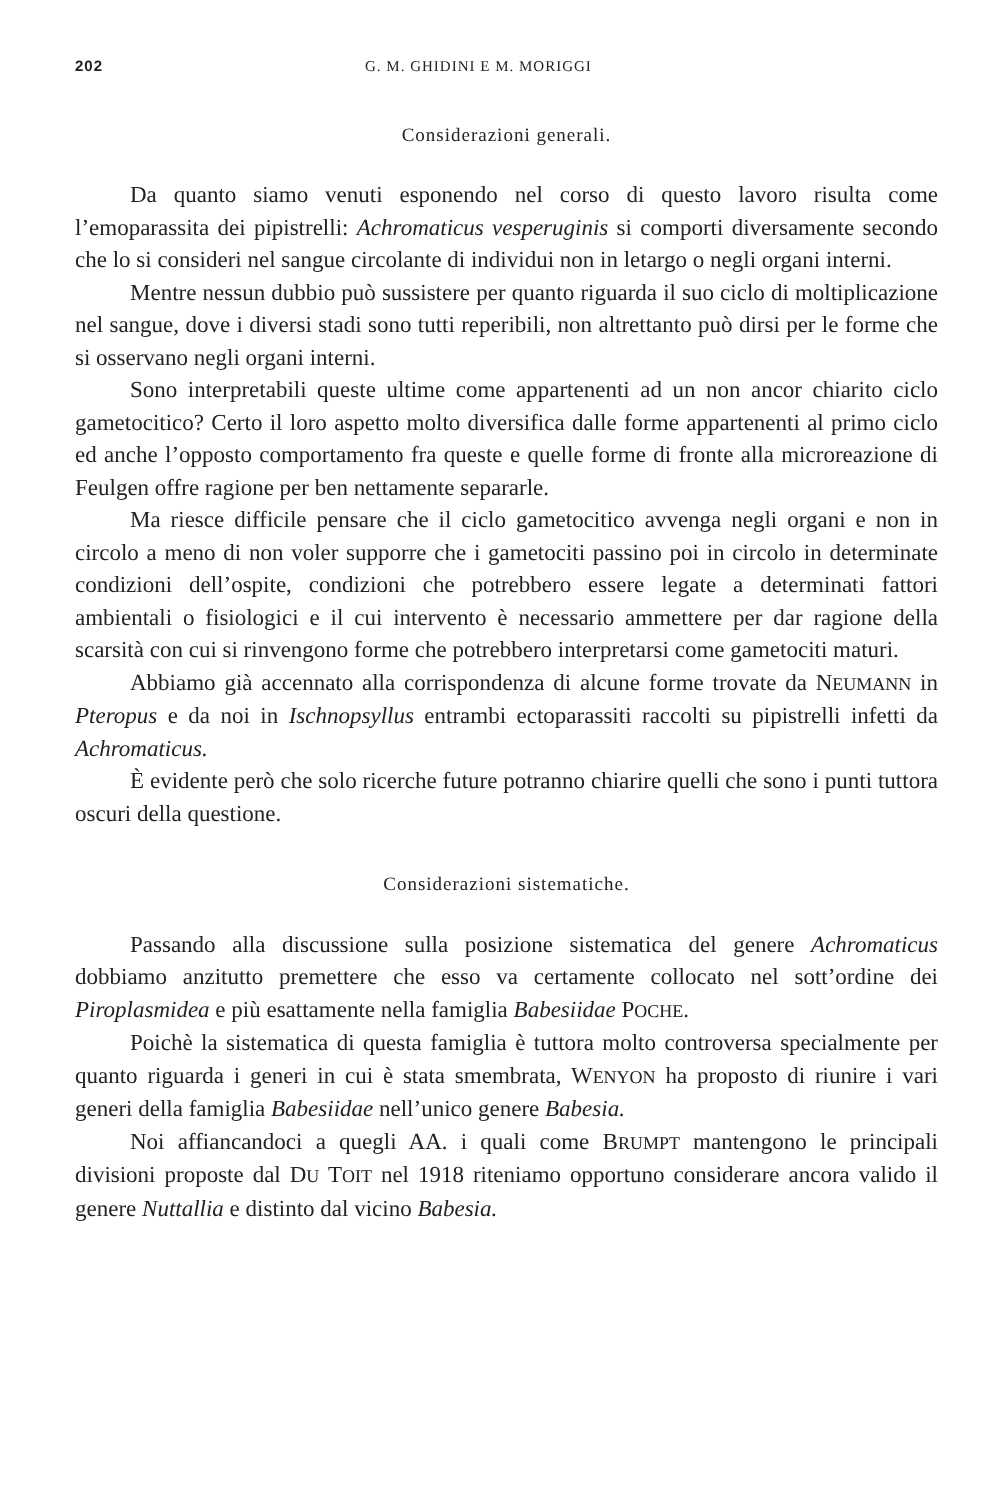202 G. M. GHIDINI E M. MORIGGI
Considerazioni generali.
Da quanto siamo venuti esponendo nel corso di questo lavoro risulta come l’emoparassita dei pipistrelli: Achromaticus vesperuginis si comporti diversamente secondo che lo si consideri nel sangue circolante di individui non in letargo o negli organi interni.
Mentre nessun dubbio può sussistere per quanto riguarda il suo ciclo di moltiplicazione nel sangue, dove i diversi stadi sono tutti reperibili, non altrettanto può dirsi per le forme che si osservano negli organi interni.
Sono interpretabili queste ultime come appartenenti ad un non ancor chiarito ciclo gametocitico? Certo il loro aspetto molto diversifica dalle forme appartenenti al primo ciclo ed anche l’opposto comportamento fra queste e quelle forme di fronte alla microreazione di Feulgen offre ragione per ben nettamente separarle.
Ma riesce difficile pensare che il ciclo gametocitico avvenga negli organi e non in circolo a meno di non voler supporre che i gametociti passino poi in circolo in determinate condizioni dell’ospite, condizioni che potrebbero essere legate a determinati fattori ambientali o fisiologici e il cui intervento è necessario ammettere per dar ragione della scarsità con cui si rinvengono forme che potrebbero interpretarsi come gametociti maturi.
Abbiamo già accennato alla corrispondenza di alcune forme trovate da NEUMANN in Pteropus e da noi in Ischnopsyllus entrambi ectoparassiti raccolti su pipistrelli infetti da Achromaticus.
È evidente però che solo ricerche future potranno chiarire quelli che sono i punti tuttora oscuri della questione.
Considerazioni sistematiche.
Passando alla discussione sulla posizione sistematica del genere Achromaticus dobbiamo anzitutto premettere che esso va certamente collocato nel sott’ordine dei Piroplasmidea e più esattamente nella famiglia Babesiidae POCHE.
Poichè la sistematica di questa famiglia è tuttora molto controversa specialmente per quanto riguarda i generi in cui è stata smembrata, WENYON ha proposto di riunire i vari generi della famiglia Babesiidae nell’unico genere Babesia.
Noi affiancandoci a quegli AA. i quali come BRUMPT mantengono le principali divisioni proposte dal DU TOIT nel 1918 riteniamo opportuno considerare ancora valido il genere Nuttallia e distinto dal vicino Babesia.